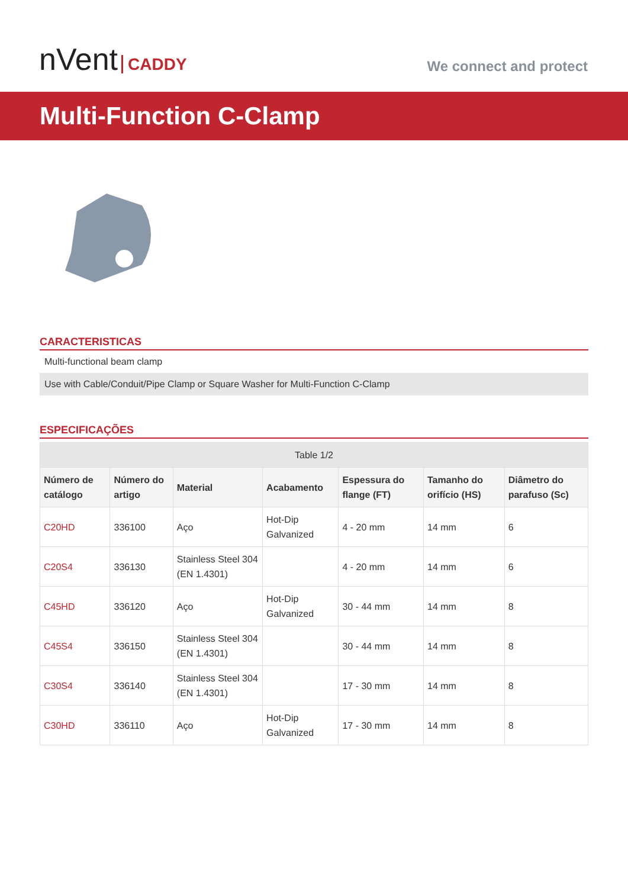nVent CADDY We connect and protect
Multi-Function C-Clamp
CARACTERISTICAS
Multi-functional beam clamp
Use with Cable/Conduit/Pipe Clamp or Square Washer for Multi-Function C-Clamp
ESPECIFICAÇÕES
| Table 1/2 | | | | | | |
| --- | --- | --- | --- | --- | --- | --- |
| Número de catálogo | Número do artigo | Material | Acabamento | Espessura do flange (FT) | Tamanho do orifício (HS) | Diâmetro do parafuso (Sc) |
| C20HD | 336100 | Aço | Hot-Dip Galvanized | 4 - 20 mm | 14 mm | 6 |
| C20S4 | 336130 | Stainless Steel 304 (EN 1.4301) | | 4 - 20 mm | 14 mm | 6 |
| C45HD | 336120 | Aço | Hot-Dip Galvanized | 30 - 44 mm | 14 mm | 8 |
| C45S4 | 336150 | Stainless Steel 304 (EN 1.4301) | | 30 - 44 mm | 14 mm | 8 |
| C30S4 | 336140 | Stainless Steel 304 (EN 1.4301) | | 17 - 30 mm | 14 mm | 8 |
| C30HD | 336110 | Aço | Hot-Dip Galvanized | 17 - 30 mm | 14 mm | 8 |